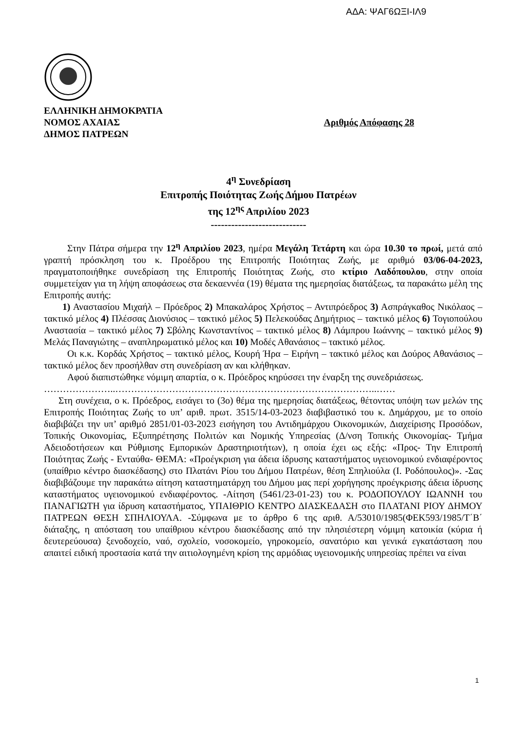ΑΔΑ: ΨΑΓ6ΩΞΙ-ΙΛ9
ΕΛΛΗΝΙΚΗ ΔΗΜΟΚΡΑΤΙΑ
ΝΟΜΟΣ ΑΧΑΙΑΣ Αριθμός Απόφασης 28
ΔΗΜΟΣ ΠΑΤΡΕΩΝ
4<sup>η</sup> Συνεδρίαση
Επιτροπής Ποιότητας Ζωής Δήμου Πατρέων
της 12<sup>ης</sup> Απριλίου 2023
----------------------------
Στην Πάτρα σήμερα την 12<sup>η</sup> Απριλίου 2023, ημέρα Μεγάλη Τετάρτη και ώρα 10.30 το πρωί, μετά από γραπτή πρόσκληση του κ. Προέδρου της Επιτροπής Ποιότητας Ζωής, με αριθμό 03/06-04-2023, πραγματοποιήθηκε συνεδρίαση της Επιτροπής Ποιότητας Ζωής, στο κτίριο Λαδόπουλου, στην οποία συμμετείχαν για τη λήψη αποφάσεως στα δεκαεννέα (19) θέματα της ημερησίας διατάξεως, τα παρακάτω μέλη της Επιτροπής αυτής:
1) Αναστασίου Μιχαήλ – Πρόεδρος 2) Μπακαλάρος Χρήστος – Αντιπρόεδρος 3) Ασπράγκαθος Νικόλαος – τακτικό μέλος 4) Πλέσσας Διονύσιος – τακτικό μέλος 5) Πελεκούδας Δημήτριος – τακτικό μέλος 6) Τογιοπούλου Αναστασία – τακτικό μέλος 7) Σβόλης Κωνσταντίνος – τακτικό μέλος 8) Λάμπρου Ιωάννης – τακτικό μέλος 9) Μελάς Παναγιώτης – αναπληρωματικό μέλος και 10) Μοδές Αθανάσιος – τακτικό μέλος.
Οι κ.κ. Κορδάς Χρήστος – τακτικό μέλος, Κουρή Ήρα – Ειρήνη – τακτικό μέλος και Δούρος Αθανάσιος – τακτικό μέλος δεν προσήλθαν στη συνεδρίαση αν και κλήθηκαν.
Αφού διαπιστώθηκε νόμιμη απαρτία, ο κ. Πρόεδρος κηρύσσει την έναρξη της συνεδριάσεως.
…………………..………………………………………………………………………..……
Στη συνέχεια, ο κ. Πρόεδρος, εισάγει το (3ο) θέμα της ημερησίας διατάξεως, θέτοντας υπόψη των μελών της Επιτροπής Ποιότητας Ζωής το υπ’ αριθ. πρωτ. 3515/14-03-2023 διαβιβαστικό του κ. Δημάρχου, με το οποίο διαβιβάζει την υπ’ αριθμό 2851/01-03-2023 εισήγηση του Αντιδημάρχου Οικονομικών, Διαχείρισης Προσόδων, Τοπικής Οικονομίας, Εξυπηρέτησης Πολιτών και Νομικής Υπηρεσίας (Δ/νση Τοπικής Οικονομίας- Τμήμα Αδειοδοτήσεων και Ρύθμισης Εμπορικών Δραστηριοτήτων), η οποία έχει ως εξής: «Προς- Την Επιτροπή Ποιότητας Ζωής - Ενταύθα- ΘΕΜΑ: «Προέγκριση για άδεια ίδρυσης καταστήματος υγειονομικού ενδιαφέροντος (υπαίθριο κέντρο διασκέδασης) στο Πλατάνι Ρίου του Δήμου Πατρέων, θέση Σπηλιούλα (Ι. Ροδόπουλος)». -Σας διαβιβάζουμε την παρακάτω αίτηση καταστηματάρχη του Δήμου μας περί χορήγησης προέγκρισης άδεια ίδρυσης καταστήματος υγειονομικού ενδιαφέροντος. -Αίτηση (5461/23-01-23) του κ. ΡΟΔΟΠΟΥΛΟΥ ΙΩΑΝΝΗ του ΠΑΝΑΓΙΩΤΗ για ίδρυση καταστήματος, ΥΠΑΙΘΡΙΟ ΚΕΝΤΡΟ ΔΙΑΣΚΕΔΑΣΗ στο ΠΛΑΤΑΝΙ ΡΙΟΥ ΔΗΜΟΥ ΠΑΤΡΕΩΝ ΘΕΣΗ ΣΠΗΛΙΟΥΛΑ. -Σύμφωνα με το άρθρο 6 της αριθ. Α/53010/1985(ΦΕΚ593/1985/Τ΄Β΄ διάταξης, η απόσταση του υπαίθριου κέντρου διασκέδασης από την πλησιέστερη νόμιμη κατοικία (κύρια ή δευτερεύουσα) ξενοδοχείο, ναό, σχολείο, νοσοκομείο, γηροκομείο, σανατόριο και γενικά εγκατάσταση που απαιτεί ειδική προστασία κατά την αιτιολογημένη κρίση της αρμόδιας υγειονομικής υπηρεσίας πρέπει να είναι
1